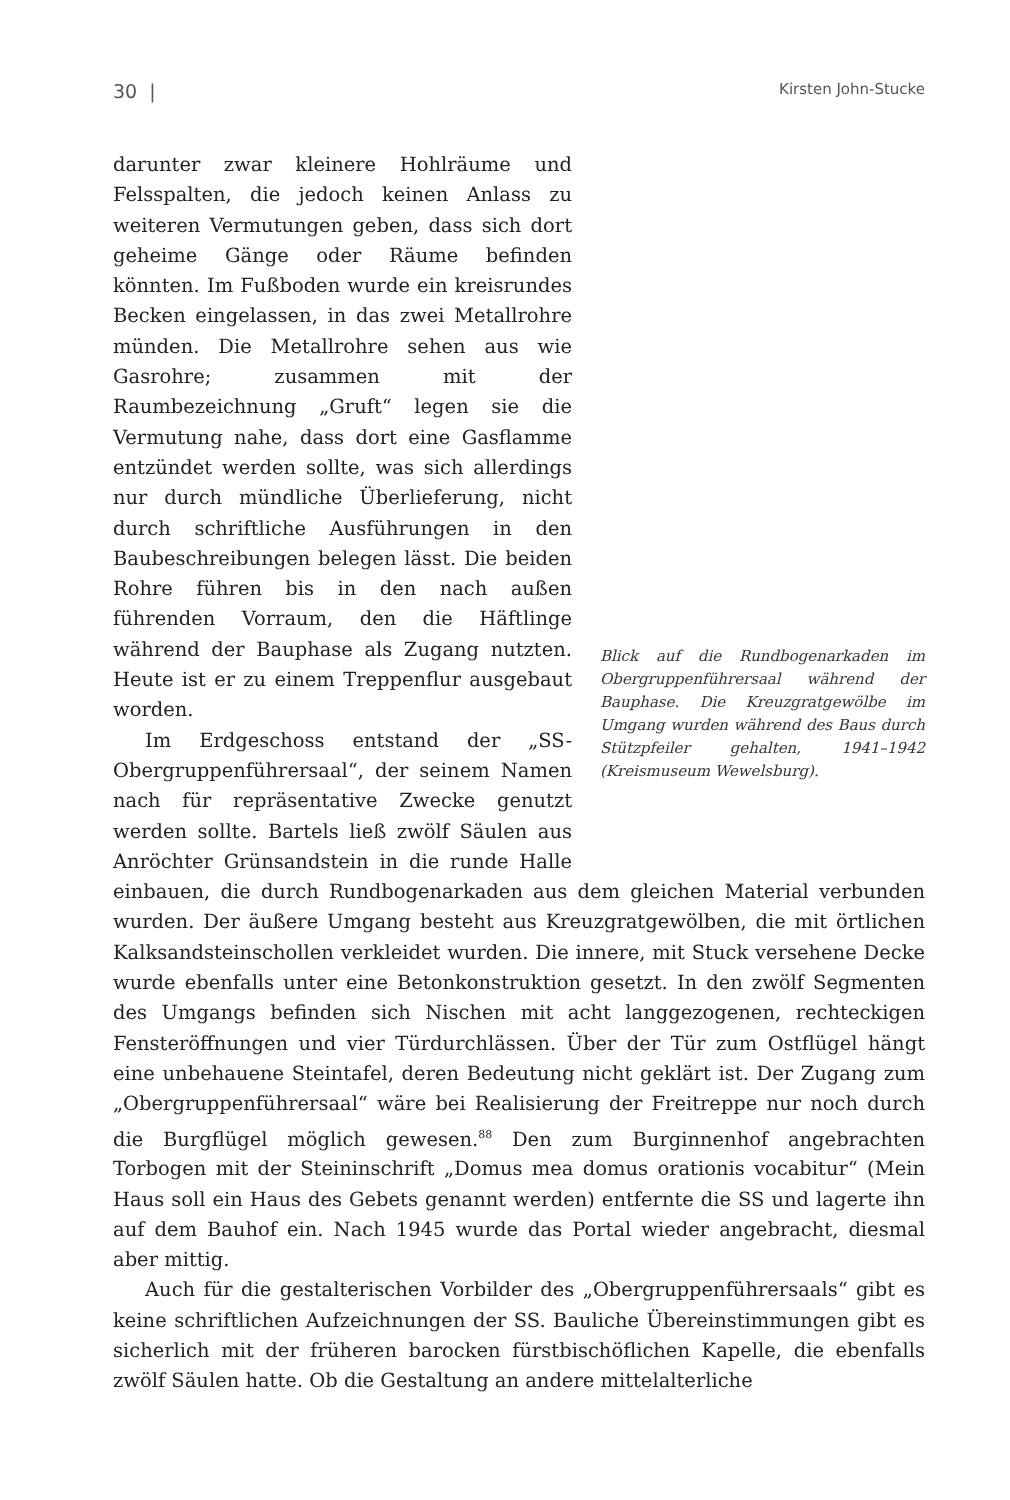30 | Kirsten John-Stucke
Blick auf die Rundbogenarkaden im Obergruppenführersaal während der Bauphase. Die Kreuzgratgewölbe im Umgang wurden während des Baus durch Stützpfeiler gehalten, 1941–1942 (Kreismuseum Wewelsburg).
darunter zwar kleinere Hohlräume und Felsspalten, die jedoch keinen Anlass zu weiteren Vermutungen geben, dass sich dort geheime Gänge oder Räume befinden könnten. Im Fußboden wurde ein kreisrundes Becken eingelassen, in das zwei Metallrohre münden. Die Metallrohre sehen aus wie Gasrohre; zusammen mit der Raumbezeichnung „Gruft“ legen sie die Vermutung nahe, dass dort eine Gasflamme entzündet werden sollte, was sich allerdings nur durch mündliche Überlieferung, nicht durch schriftliche Ausführungen in den Baubeschreibungen belegen lässt. Die beiden Rohre führen bis in den nach außen führenden Vorraum, den die Häftlinge während der Bauphase als Zugang nutzten. Heute ist er zu einem Treppenflur ausgebaut worden.
Im Erdgeschoss entstand der „SS-Obergruppenführersaal“, der seinem Namen nach für repräsentative Zwecke genutzt werden sollte. Bartels ließ zwölf Säulen aus Anröchter Grünsandstein in die runde Halle einbauen, die durch Rundbogenarkaden aus dem gleichen Material verbunden wurden. Der äußere Umgang besteht aus Kreuzgratgewölben, die mit örtlichen Kalksandsteinschollen verkleidet wurden. Die innere, mit Stuck versehene Decke wurde ebenfalls unter eine Betonkonstruktion gesetzt. In den zwölf Segmenten des Umgangs befinden sich Nischen mit acht langgezogenen, rechteckigen Fensteröffnungen und vier Türdurchlässen. Über der Tür zum Ostflügel hängt eine unbehauene Steintafel, deren Bedeutung nicht geklärt ist. Der Zugang zum „Obergruppenführersaal“ wäre bei Realisierung der Freitreppe nur noch durch die Burgflügel möglich gewesen.<sup>88</sup> Den zum Burginnenhof angebrachten Torbogen mit der Steininschrift „Domus mea domus orationis vocabitur“ (Mein Haus soll ein Haus des Gebets genannt werden) entfernte die SS und lagerte ihn auf dem Bauhof ein. Nach 1945 wurde das Portal wieder angebracht, diesmal aber mittig.
Auch für die gestalterischen Vorbilder des „Obergruppenführersaals“ gibt es keine schriftlichen Aufzeichnungen der SS. Bauliche Übereinstimmungen gibt es sicherlich mit der früheren barocken fürstbischöflichen Kapelle, die ebenfalls zwölf Säulen hatte. Ob die Gestaltung an andere mittelalterliche